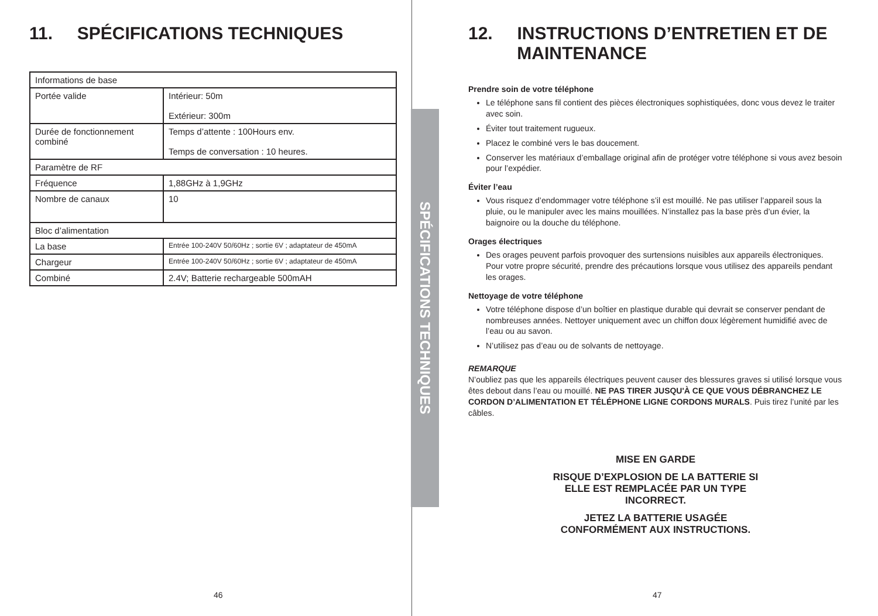11. SPÉCIFICATIONS TECHNIQUES
| Informations de base | |
| Portée valide | Intérieur: 50m Extérieur: 300m |
| Durée de fonctionnement combiné | Temps d’attente : 100Hours env. Temps de conversation : 10 heures. |
| Paramètre de RF | |
| Fréquence | 1,88GHz à 1,9GHz |
| Nombre de canaux | 10 |
| Bloc d’alimentation | |
| La base | Entrée 100-240V 50/60Hz ; sortie 6V ; adaptateur de 450mA |
| Chargeur | Entrée 100-240V 50/60Hz ; sortie 6V ; adaptateur de 450mA |
| Combiné | 2.4V; Batterie rechargeable 500mAH |
46
SPÉCIFICATIONS TECHNIQUES
12. INSTRUCTIONS D’ENTRETIEN ET DE
MAINTENANCE
Prendre soin de votre téléphone
Le téléphone sans fil contient des pièces électroniques sophistiquées, donc vous devez le traiter avec soin.
Éviter tout traitement rugueux.
Placez le combiné vers le bas doucement.
Conserver les matériaux d’emballage original afin de protéger votre téléphone si vous avez besoin pour l’expédier.
Éviter l’eau
Vous risquez d’endommager votre téléphone s’il est mouillé. Ne pas utiliser l’appareil sous la pluie, ou le manipuler avec les mains mouillées. N’installez pas la base près d’un évier, la baignoire ou la douche du téléphone.
Orages électriques
Des orages peuvent parfois provoquer des surtensions nuisibles aux appareils électroniques. Pour votre propre sécurité, prendre des précautions lorsque vous utilisez des appareils pendant les orages.
Nettoyage de votre téléphone
Votre téléphone dispose d’un boîtier en plastique durable qui devrait se conserver pendant de nombreuses années. Nettoyer uniquement avec un chiffon doux légèrement humidifié avec de l’eau ou au savon.
N’utilisez pas d’eau ou de solvants de nettoyage.
REMARQUE
N’oubliez pas que les appareils électriques peuvent causer des blessures graves si utilisé lorsque vous êtes debout dans l’eau ou mouillé. NE PAS TIRER JUSQU'À CE QUE VOUS DÉBRANCHEZ LE CORDON D’ALIMENTATION ET TÉLÉPHONE LIGNE CORDONS MURALS. Puis tirez l’unité par les câbles.
MISE EN GARDE
RISQUE D’EXPLOSION DE LA BATTERIE SI
ELLE EST REMPLACÉE PAR UN TYPE
INCORRECT.
JETEZ LA BATTERIE USAGÉE
CONFORMÉMENT AUX INSTRUCTIONS.
47